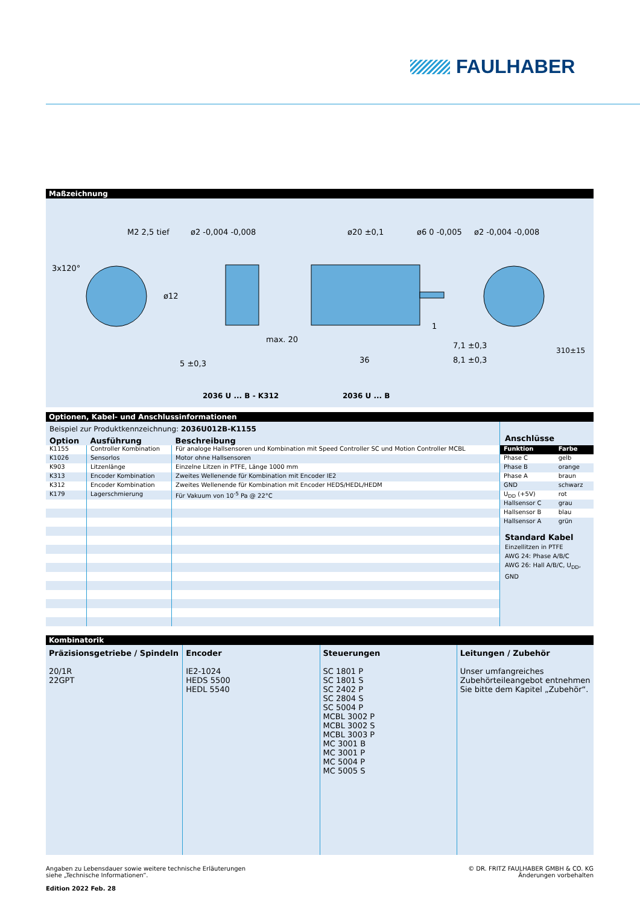FAULHABER
Maßzeichnung
M2 2,5 tief
ø2 -0,004 -0,008
ø20 ±0,1
ø6 0 -0,005
ø2 -0,004 -0,008
3x120°
ø12
max. 20
1
7,1 ±0,3
8,1 ±0,3
36
5 ±0,3
310±15
2036 U ... B - K312 2036 U ... B
Optionen, Kabel- und Anschlussinformationen
Beispiel zur Produktkennzeichnung: 2036U012B-K1155
| Option | Ausführung | Beschreibung |
| --- | --- | --- |
| K1155 | Controller Kombination | Für analoge Hallsensoren und Kombination mit Speed Controller SC und Motion Controller MCBL |
| K1026 | Sensorlos | Motor ohne Hallsensoren |
| K903 | Litzenlänge | Einzelne Litzen in PTFE, Länge 1000 mm |
| K313 | Encoder Kombination | Zweites Wellenende für Kombination mit Encoder IE2 |
| K312 | Encoder Kombination | Zweites Wellenende für Kombination mit Encoder HEDS/HEDL/HEDM |
| K179 | Lagerschmierung | Für Vakuum von 10<sup>-5</sup> Pa @ 22°C |
Anschlüsse
| Funktion | Farbe |
| --- | --- |
| Phase C | gelb |
| Phase B | orange |
| Phase A | braun |
| GND | schwarz |
| U<sub>DD</sub> (+5V) | rot |
| Hallsensor C | grau |
| Hallsensor B | blau |
| Hallsensor A | grün |
Standard Kabel
Einzellitzen in PTFE
AWG 24: Phase A/B/C
AWG 26: Hall A/B/C, U<sub>DD</sub>, GND
Kombinatorik
Präzisionsgetriebe / Spindeln
20/1R
22GPT
Encoder
IE2-1024
HEDS 5500
HEDL 5540
Steuerungen
SC 1801 P
SC 1801 S
SC 2402 P
SC 2804 S
SC 5004 P
MCBL 3002 P
MCBL 3002 S
MCBL 3003 P
MC 3001 B
MC 3001 P
MC 5004 P
MC 5005 S
Leitungen / Zubehör
Unser umfangreiches Zubehörteileangebot entnehmen Sie bitte dem Kapitel „Zubehör“.
Angaben zu Lebensdauer sowie weitere technische Erläuterungen
siehe „Technische Informationen“.
Edition 2022 Feb. 28
© DR. FRITZ FAULHABER GMBH & CO. KG
Änderungen vorbehalten